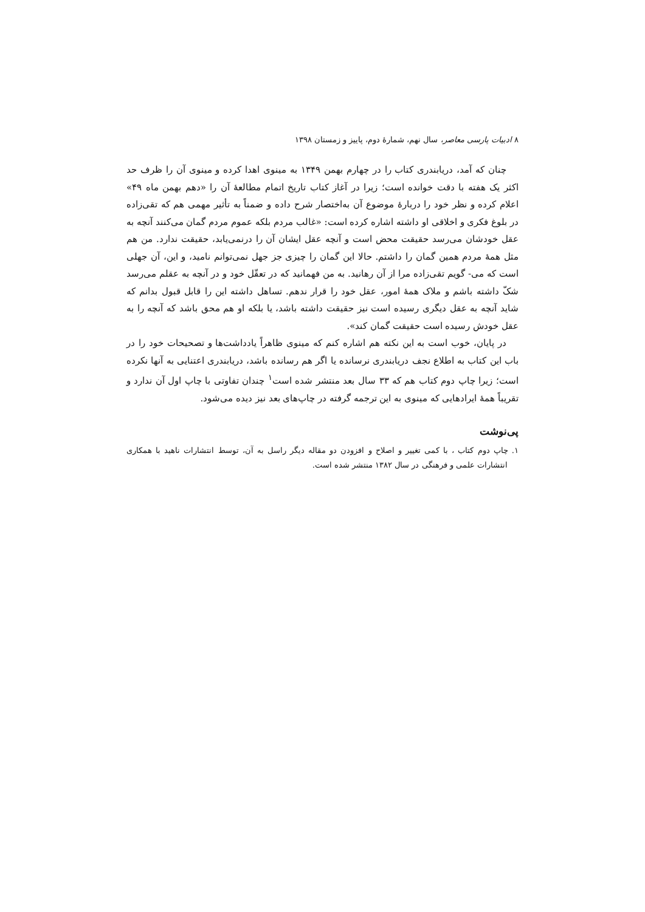۸ ادبیات پارسی معاصر، سال نهم، شمارهٔ دوم، پاییز و زمستان ۱۳۹۸
چنان که آمد، دریابندری کتاب را در چهارم بهمن ۱۳۴۹ به مینوی اهدا کرده و مینوی آن را ظرف حد اکثر یک هفته با دقت خوانده است؛ زیرا در آغاز کتاب تاریخ اتمام مطالعهٔ آن را «دهم بهمن ماه ۴۹» اعلام کرده و نظر خود را دربارهٔ موضوع آن به‌اختصار شرح داده و ضمناً به تأثیر مهمی هم که تقی‌زاده در بلوغ فکری و اخلاقی او داشته اشاره کرده است: «غالب مردم بلکه عموم مردم گمان می‌کنند آنچه به عقل خودشان می‌رسد حقیقت محض است و آنچه عقل ایشان آن را درنمی‌یابد، حقیقت ندارد. من هم مثل همهٔ مردم همین گمان را داشتم. حالا این گمان را چیزی جز جهل نمی‌توانم نامید، و این، آن جهلی است که می- گویم تقی‌زاده مرا از آن رهانید. به من فهمانید که در تعقّل خود و در آنچه به عقلم می‌رسد شکّ داشته باشم و ملاک همهٔ امور، عقل خود را قرار ندهم. تساهل داشته این را قابل قبول بدانم که شاید آنچه به عقل دیگری رسیده است نیز حقیقت داشته باشد، یا بلکه او هم محق باشد که آنچه را به عقل خودش رسیده است حقیقت گمان کند».
در پایان، خوب است به این نکته هم اشاره کنم که مینوی ظاهراً یادداشت‌ها و تصحیحات خود را در باب این کتاب به اطلاع نجف دریابندری نرسانده یا اگر هم رسانده باشد، دریابندری اعتنایی به آنها نکرده است؛ زیرا چاپ دوم کتاب هم که ۳۳ سال بعد منتشر شده است<sup>۱</sup> چندان تفاوتی با چاپ اول آن ندارد و تقریباً همهٔ ایرادهایی که مینوی به این ترجمه گرفته در چاپ‌های بعد نیز دیده می‌شود.
پی‌نوشت
۱. چاپ دوم کتاب ، با کمی تغییر و اصلاح و افزودن دو مقاله دیگر راسل به آن، توسط انتشارات ناهید با همکاری انتشارات علمی و فرهنگی در سال ۱۳۸۲ منتشر شده است.